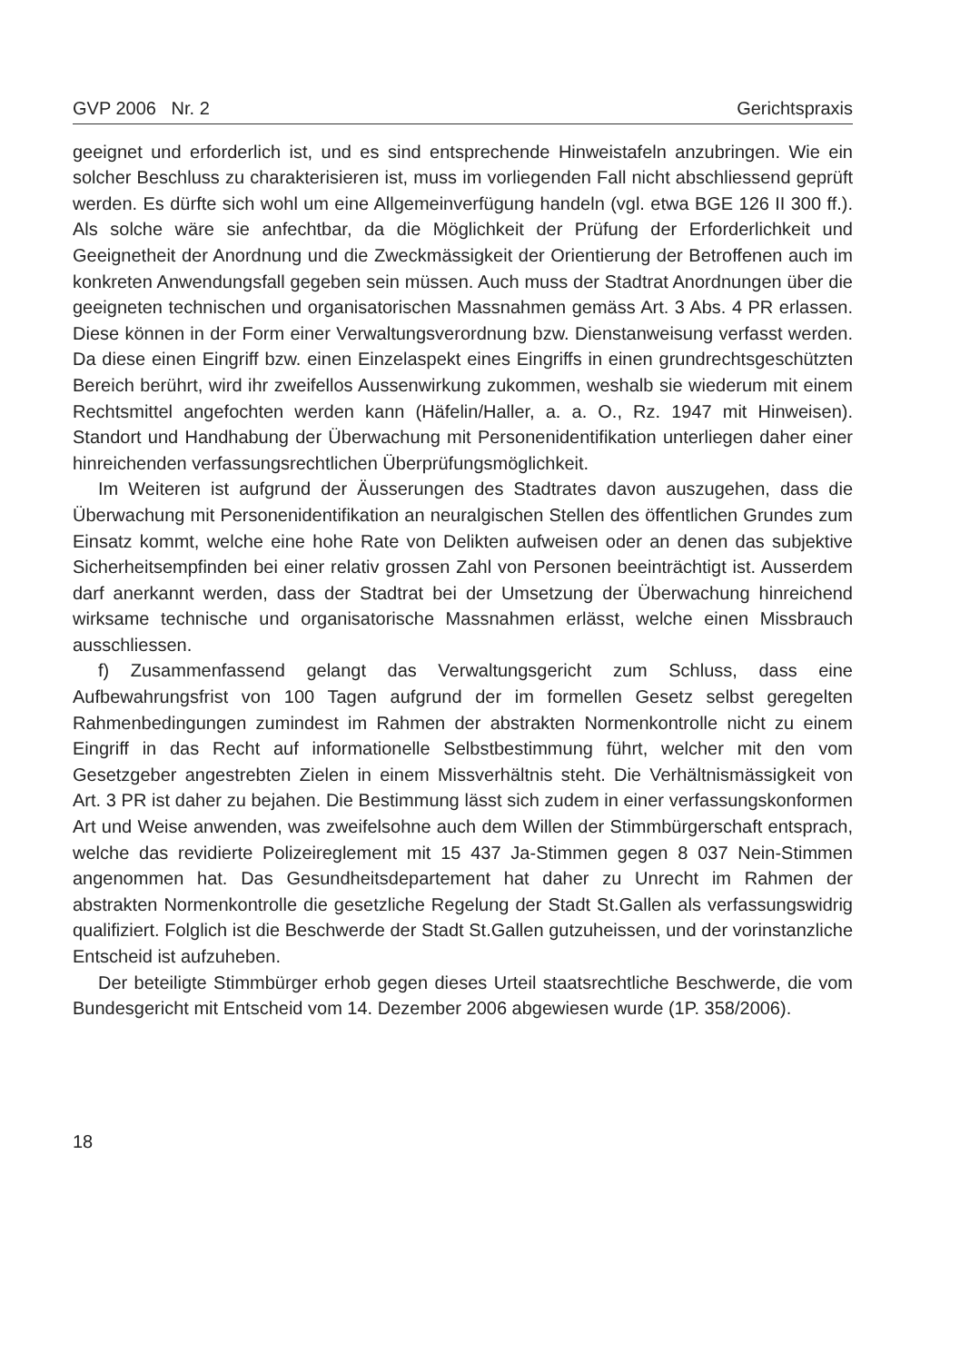GVP 2006 Nr. 2 Gerichtspraxis
geeignet und erforderlich ist, und es sind entsprechende Hinweistafeln anzubringen. Wie ein solcher Beschluss zu charakterisieren ist, muss im vorliegenden Fall nicht abschliessend geprüft werden. Es dürfte sich wohl um eine Allgemeinverfügung handeln (vgl. etwa BGE 126 II 300 ff.). Als solche wäre sie anfechtbar, da die Möglichkeit der Prüfung der Erforderlichkeit und Geeignetheit der Anordnung und die Zweckmässigkeit der Orientierung der Betroffenen auch im konkreten Anwendungsfall gegeben sein müssen. Auch muss der Stadtrat Anordnungen über die geeigneten technischen und organisatorischen Massnahmen gemäss Art. 3 Abs. 4 PR erlassen. Diese können in der Form einer Verwaltungsverordnung bzw. Dienstanweisung verfasst werden. Da diese einen Eingriff bzw. einen Einzelaspekt eines Eingriffs in einen grundrechtsgeschützten Bereich berührt, wird ihr zweifellos Aussenwirkung zukommen, weshalb sie wiederum mit einem Rechtsmittel angefochten werden kann (Häfelin/Haller, a. a. O., Rz. 1947 mit Hinweisen). Standort und Handhabung der Überwachung mit Personenidentifikation unterliegen daher einer hinreichenden verfassungsrechtlichen Überprüfungsmöglichkeit.
Im Weiteren ist aufgrund der Äusserungen des Stadtrates davon auszugehen, dass die Überwachung mit Personenidentifikation an neuralgischen Stellen des öffentlichen Grundes zum Einsatz kommt, welche eine hohe Rate von Delikten aufweisen oder an denen das subjektive Sicherheitsempfinden bei einer relativ grossen Zahl von Personen beeinträchtigt ist. Ausserdem darf anerkannt werden, dass der Stadtrat bei der Umsetzung der Überwachung hinreichend wirksame technische und organisatorische Massnahmen erlässt, welche einen Missbrauch ausschliessen.
f) Zusammenfassend gelangt das Verwaltungsgericht zum Schluss, dass eine Aufbewahrungsfrist von 100 Tagen aufgrund der im formellen Gesetz selbst geregelten Rahmenbedingungen zumindest im Rahmen der abstrakten Normenkontrolle nicht zu einem Eingriff in das Recht auf informationelle Selbstbestimmung führt, welcher mit den vom Gesetzgeber angestrebten Zielen in einem Missverhältnis steht. Die Verhältnismässigkeit von Art. 3 PR ist daher zu bejahen. Die Bestimmung lässt sich zudem in einer verfassungskonformen Art und Weise anwenden, was zweifelsohne auch dem Willen der Stimmbürgerschaft entsprach, welche das revidierte Polizeireglement mit 15 437 Ja-Stimmen gegen 8 037 Nein-Stimmen angenommen hat. Das Gesundheitsdepartement hat daher zu Unrecht im Rahmen der abstrakten Normenkontrolle die gesetzliche Regelung der Stadt St.Gallen als verfassungswidrig qualifiziert. Folglich ist die Beschwerde der Stadt St.Gallen gutzuheissen, und der vorinstanzliche Entscheid ist aufzuheben.
Der beteiligte Stimmbürger erhob gegen dieses Urteil staatsrechtliche Beschwerde, die vom Bundesgericht mit Entscheid vom 14. Dezember 2006 abgewiesen wurde (1P. 358/2006).
18